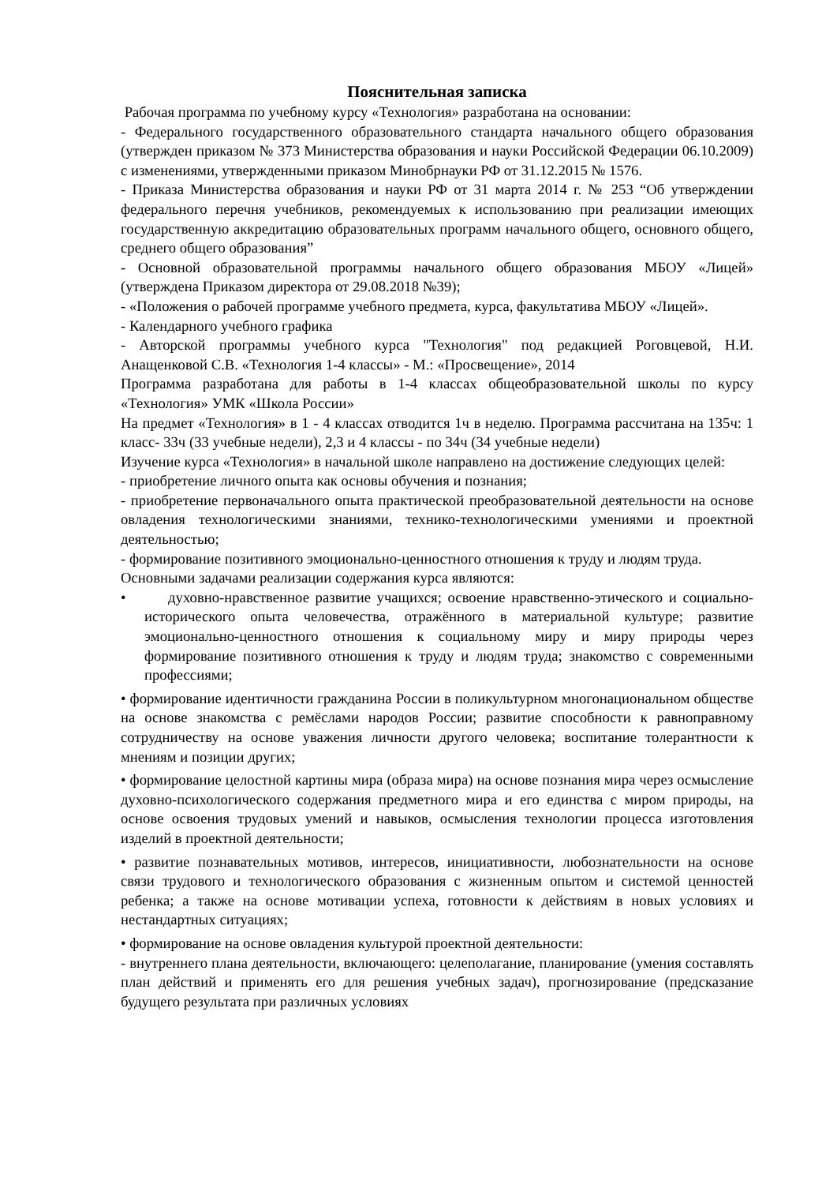Пояснительная записка
Рабочая программа по учебному курсу «Технология» разработана на основании:
- Федерального государственного образовательного стандарта начального общего образования (утвержден приказом № 373 Министерства образования и науки Российской Федерации 06.10.2009) с изменениями, утвержденными приказом Минобрнауки РФ от 31.12.2015 № 1576.
- Приказа Министерства образования и науки РФ от 31 марта 2014 г. № 253 “Об утверждении федерального перечня учебников, рекомендуемых к использованию при реализации имеющих государственную аккредитацию образовательных программ начального общего, основного общего, среднего общего образования”
- Основной образовательной программы начального общего образования МБОУ «Лицей» (утверждена Приказом директора от 29.08.2018 №39);
- «Положения о рабочей программе учебного предмета, курса, факультатива МБОУ «Лицей».
- Календарного учебного графика
- Авторской программы учебного курса "Технология" под редакцией Роговцевой, Н.И. Анащенковой С.В. «Технология 1-4 классы» - М.: «Просвещение», 2014
Программа разработана для работы в 1-4 классах общеобразовательной школы по курсу «Технология» УМК «Школа России»
На предмет «Технология» в 1 - 4 классах отводится 1ч в неделю. Программа рассчитана на 135ч: 1 класс- 33ч (33 учебные недели), 2,3 и 4 классы - по 34ч (34 учебные недели)
Изучение курса «Технология» в начальной школе направлено на достижение следующих целей:
- приобретение личного опыта как основы обучения и познания;
- приобретение первоначального опыта практической преобразовательной деятельности на основе овладения технологическими знаниями, технико-технологическими умениями и проектной деятельностью;
- формирование позитивного эмоционально-ценностного отношения к труду и людям труда.
Основными задачами реализации содержания курса являются:
• духовно-нравственное развитие учащихся; освоение нравственно-этического и социально-исторического опыта человечества, отражённого в материальной культуре; развитие эмоционально-ценностного отношения к социальному миру и миру природы через формирование позитивного отношения к труду и людям труда; знакомство с современными профессиями;
• формирование идентичности гражданина России в поликультурном многонациональном обществе на основе знакомства с ремёслами народов России; развитие способности к равноправному сотрудничеству на основе уважения личности другого человека; воспитание толерантности к мнениям и позиции других;
• формирование целостной картины мира (образа мира) на основе познания мира через осмысление духовно-психологического содержания предметного мира и его единства с миром природы, на основе освоения трудовых умений и навыков, осмысления технологии процесса изготовления изделий в проектной деятельности;
• развитие познавательных мотивов, интересов, инициативности, любознательности на основе связи трудового и технологического образования с жизненным опытом и системой ценностей ребенка; а также на основе мотивации успеха, готовности к действиям в новых условиях и нестандартных ситуациях;
• формирование на основе овладения культурой проектной деятельности:
- внутреннего плана деятельности, включающего: целеполагание, планирование (умения составлять план действий и применять его для решения учебных задач), прогнозирование (предсказание будущего результата при различных условиях